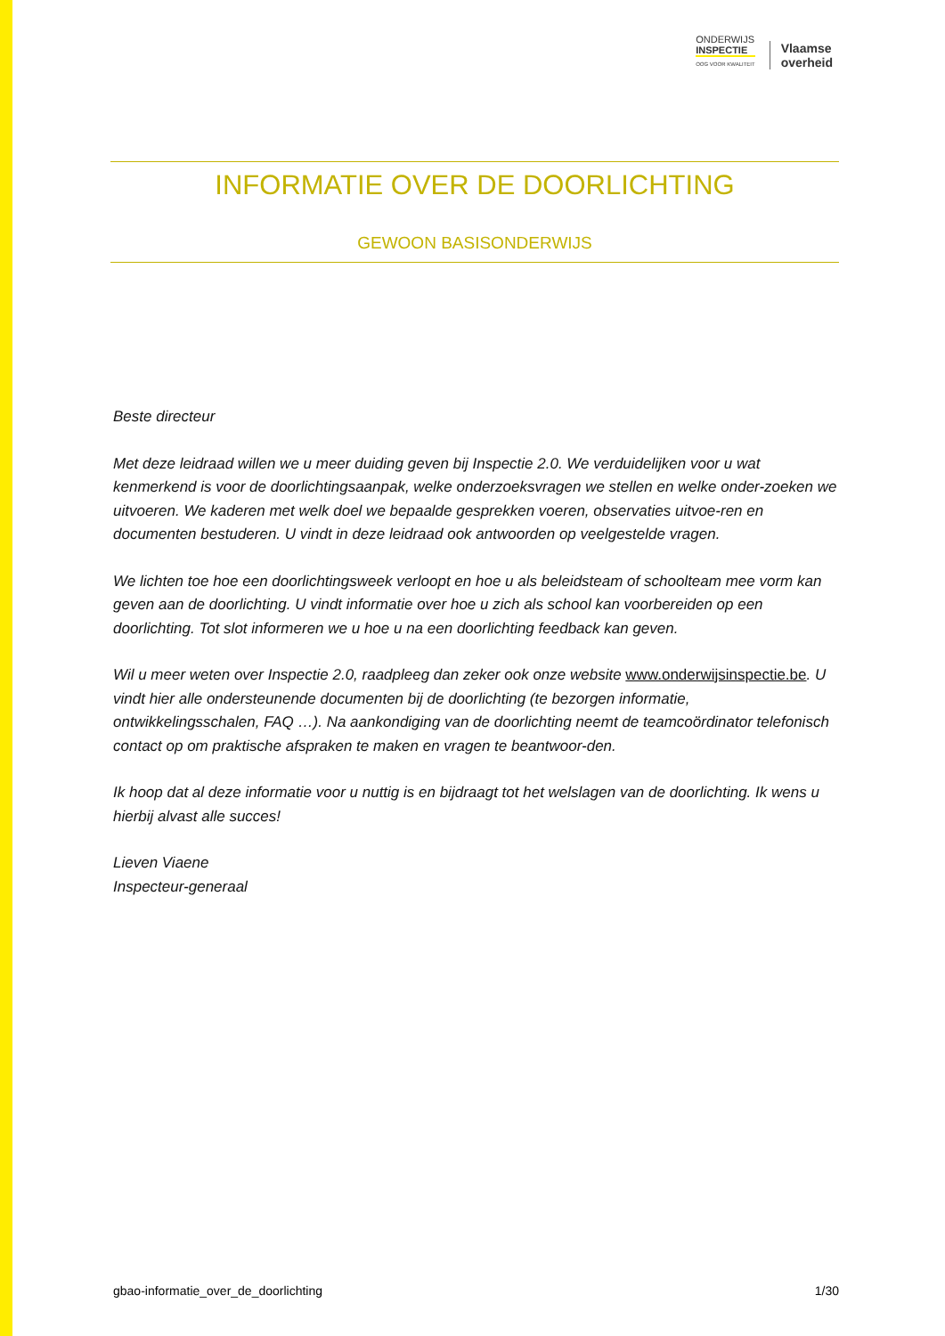ONDERWIJS
INSPECTIE
OOG VOOR KWALITEIT
Vlaamse
overheid
INFORMATIE OVER DE DOORLICHTING
GEWOON BASISONDERWIJS
Beste directeur
Met deze leidraad willen we u meer duiding geven bij Inspectie 2.0. We verduidelijken voor u wat kenmerkend is voor de doorlichtingsaanpak, welke onderzoeksvragen we stellen en welke onder-zoeken we uitvoeren. We kaderen met welk doel we bepaalde gesprekken voeren, observaties uitvoe-ren en documenten bestuderen. U vindt in deze leidraad ook antwoorden op veelgestelde vragen.
We lichten toe hoe een doorlichtingsweek verloopt en hoe u als beleidsteam of schoolteam mee vorm kan geven aan de doorlichting. U vindt informatie over hoe u zich als school kan voorbereiden op een doorlichting. Tot slot informeren we u hoe u na een doorlichting feedback kan geven.
Wil u meer weten over Inspectie 2.0, raadpleeg dan zeker ook onze website www.onderwijsinspectie.be. U vindt hier alle ondersteunende documenten bij de doorlichting (te bezorgen informatie, ontwikkelingsschalen, FAQ …). Na aankondiging van de doorlichting neemt de teamcoördinator telefonisch contact op om praktische afspraken te maken en vragen te beantwoor-den.
Ik hoop dat al deze informatie voor u nuttig is en bijdraagt tot het welslagen van de doorlichting. Ik wens u hierbij alvast alle succes!
Lieven Viaene
Inspecteur-generaal
gbao-informatie_over_de_doorlichting 1/30